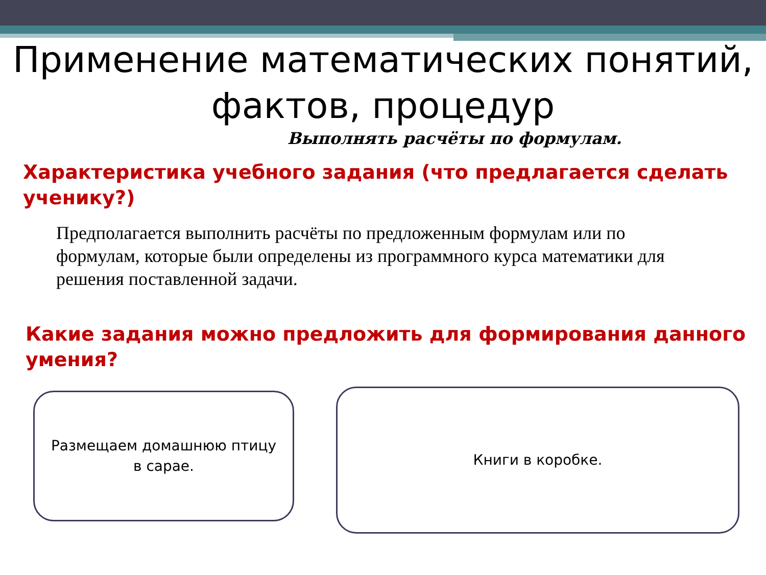Применение математических понятий, фактов, процедур
Выполнять расчёты по формулам.
Характеристика учебного задания (что предлагается сделать ученику?)
Предполагается выполнить расчёты по предложенным формулам или по формулам, которые были определены из программного курса математики для решения поставленной задачи.
Какие задания можно предложить для формирования данного умения?
Размещаем домашнюю птицу
в сарае.
Книги в коробке.